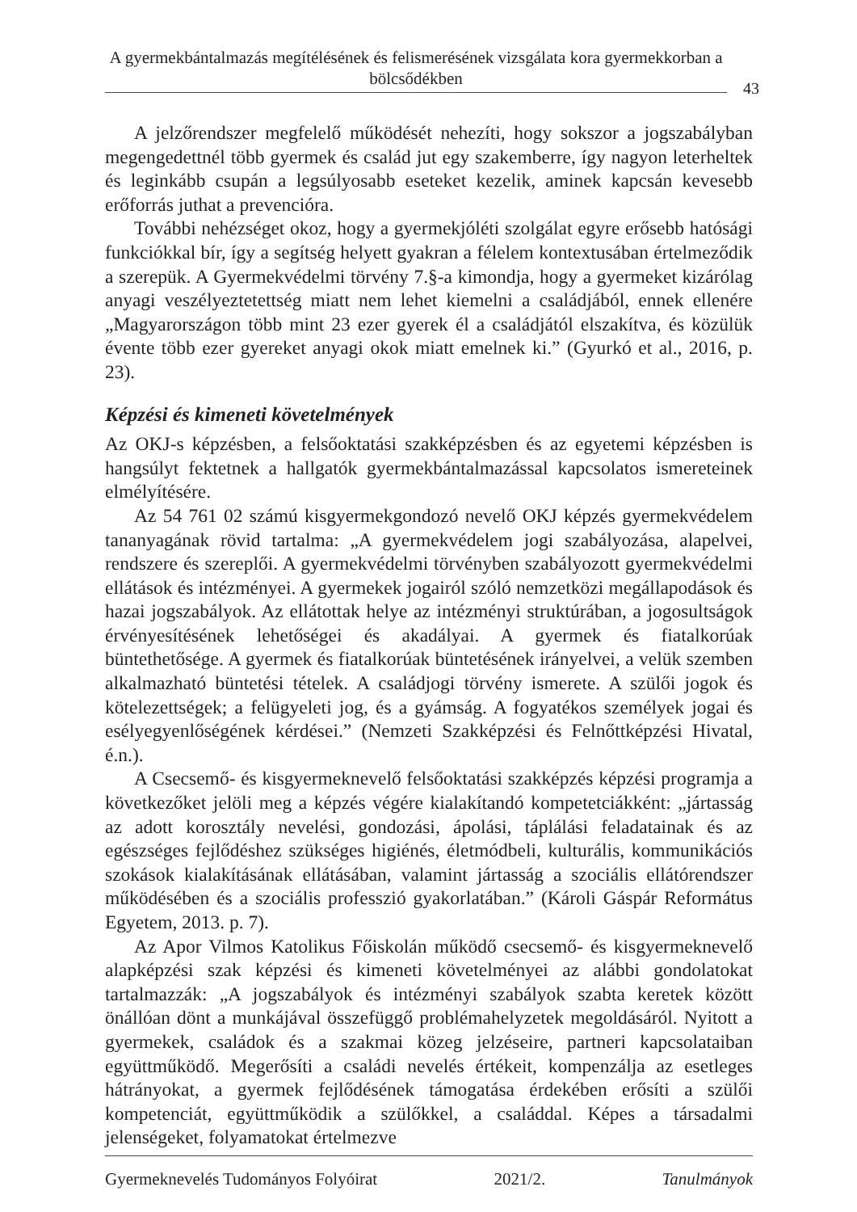A gyermekbántalmazás megítélésének és felismerésének vizsgálata kora gyermekkorban a bölcsődékben
43
A jelzőrendszer megfelelő működését nehezíti, hogy sokszor a jogszabályban megengedettnél több gyermek és család jut egy szakemberre, így nagyon leterheltek és leginkább csupán a legsúlyosabb eseteket kezelik, aminek kapcsán kevesebb erőforrás juthat a prevencióra.
További nehézséget okoz, hogy a gyermekjóléti szolgálat egyre erősebb hatósági funkciókkal bír, így a segítség helyett gyakran a félelem kontextusában értelmeződik a szerepük. A Gyermekvédelmi törvény 7.§-a kimondja, hogy a gyermeket kizárólag anyagi veszélyeztetettség miatt nem lehet kiemelni a családjából, ennek ellenére „Magyarországon több mint 23 ezer gyerek él a családjától elszakítva, és közülük évente több ezer gyereket anyagi okok miatt emelnek ki.” (Gyurkó et al., 2016, p. 23).
Képzési és kimeneti követelmények
Az OKJ-s képzésben, a felsőoktatási szakképzésben és az egyetemi képzésben is hangsúlyt fektetnek a hallgatók gyermekbántalmazással kapcsolatos ismereteinek elmélyítésére.
Az 54 761 02 számú kisgyermekgondozó nevelő OKJ képzés gyermekvédelem tananyagának rövid tartalma: „A gyermekvédelem jogi szabályozása, alapelvei, rendszere és szereplői. A gyermekvédelmi törvényben szabályozott gyermekvédelmi ellátások és intézményei. A gyermekek jogairól szóló nemzetközi megállapodások és hazai jogszabályok. Az ellátottak helye az intézményi struktúrában, a jogosultságok érvényesítésének lehetőségei és akadályai. A gyermek és fiatalkorúak büntethetősége. A gyermek és fiatalkorúak büntetésének irányelvei, a velük szemben alkalmazható büntetési tételek. A családjogi törvény ismerete. A szülői jogok és kötelezettségek; a felügyeleti jog, és a gyámság. A fogyatékos személyek jogai és esélyegyenlőségének kérdései.” (Nemzeti Szakképzési és Felnőttképzési Hivatal, é.n.).
A Csecsemő- és kisgyermeknevelő felsőoktatási szakképzés képzési programja a következőket jelöli meg a képzés végére kialakítandó kompetetciákként: „jártasság az adott korosztály nevelési, gondozási, ápolási, táplálási feladatainak és az egészséges fejlődéshez szükséges higiénés, életmódbeli, kulturális, kommunikációs szokások kialakításának ellátásában, valamint jártasság a szociális ellátórendszer működésében és a szociális professzió gyakorlatában.” (Károli Gáspár Református Egyetem, 2013. p. 7).
Az Apor Vilmos Katolikus Főiskolán működő csecsemő- és kisgyermeknevelő alapképzési szak képzési és kimeneti követelményei az alábbi gondolatokat tartalmazzák: „A jogszabályok és intézményi szabályok szabta keretek között önállóan dönt a munkájával összefüggő problémahelyzetek megoldásáról. Nyitott a gyermekek, családok és a szakmai közeg jelzéseire, partneri kapcsolataiban együttműködő. Megerősíti a családi nevelés értékeit, kompenzálja az esetleges hátrányokat, a gyermek fejlődésének támogatása érdekében erősíti a szülői kompetenciát, együttműködik a szülőkkel, a családdal. Képes a társadalmi jelenségeket, folyamatokat értelmezve
Gyermeknevelés Tudományos Folyóirat 2021/2. Tanulmányok